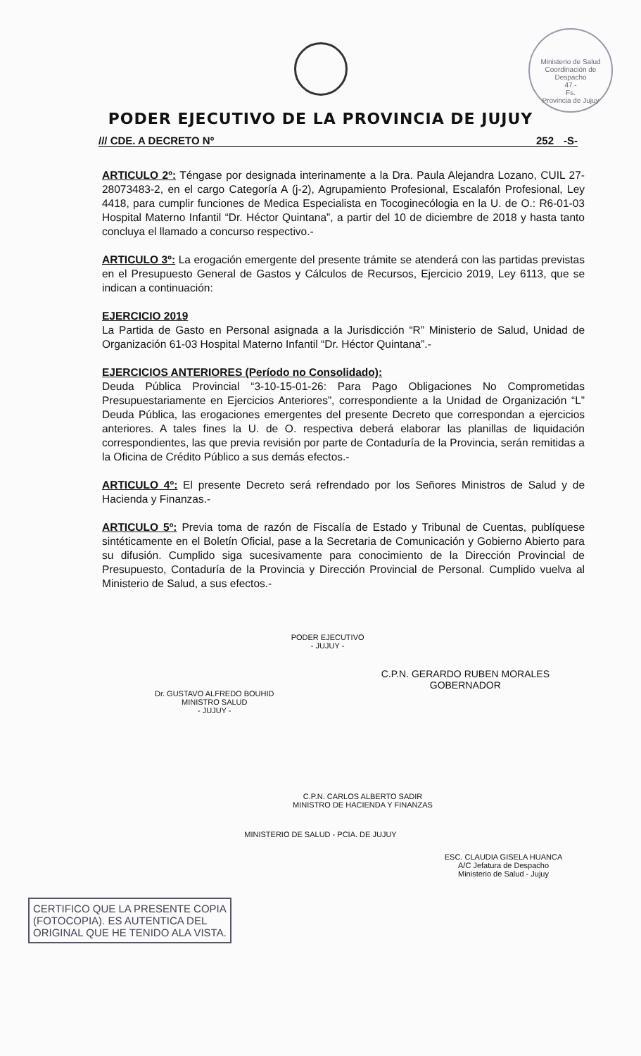PODER EJECUTIVO DE LA PROVINCIA DE JUJUY
/// CDE. A DECRETO Nº 252 -S-
ARTICULO 2º: Téngase por designada interinamente a la Dra. Paula Alejandra Lozano, CUIL 27-28073483-2, en el cargo Categoría A (j-2), Agrupamiento Profesional, Escalafón Profesional, Ley 4418, para cumplir funciones de Medica Especialista en Tocoginecólogia en la U. de O.: R6-01-03 Hospital Materno Infantil “Dr. Héctor Quintana”, a partir del 10 de diciembre de 2018 y hasta tanto concluya el llamado a concurso respectivo.-
ARTICULO 3º: La erogación emergente del presente trámite se atenderá con las partidas previstas en el Presupuesto General de Gastos y Cálculos de Recursos, Ejercicio 2019, Ley 6113, que se indican a continuación:
EJERCICIO 2019
La Partida de Gasto en Personal asignada a la Jurisdicción “R” Ministerio de Salud, Unidad de Organización 61-03 Hospital Materno Infantil “Dr. Héctor Quintana”.-
EJERCICIOS ANTERIORES (Período no Consolidado):
Deuda Pública Provincial “3-10-15-01-26: Para Pago Obligaciones No Comprometidas Presupuestariamente en Ejercicios Anteriores”, correspondiente a la Unidad de Organización “L” Deuda Pública, las erogaciones emergentes del presente Decreto que correspondan a ejercicios anteriores. A tales fines la U. de O. respectiva deberá elaborar las planillas de liquidación correspondientes, las que previa revisión por parte de Contaduría de la Provincia, serán remitidas a la Oficina de Crédito Público a sus demás efectos.-
ARTICULO 4º: El presente Decreto será refrendado por los Señores Ministros de Salud y de Hacienda y Finanzas.-
ARTICULO 5º: Previa toma de razón de Fiscalía de Estado y Tribunal de Cuentas, publíquese sintéticamente en el Boletín Oficial, pase a la Secretaria de Comunicación y Gobierno Abierto para su difusión. Cumplido siga sucesivamente para conocimiento de la Dirección Provincial de Presupuesto, Contaduría de la Provincia y Dirección Provincial de Personal. Cumplido vuelva al Ministerio de Salud, a sus efectos.-
Dr. GUSTAVO ALFREDO BOUHID
MINISTRO SALUD
- JUJUY -
PODER EJECUTIVO
- JUJUY -
C.P.N. GERARDO RUBEN MORALES
GOBERNADOR
C.P.N. CARLOS ALBERTO SADIR
MINISTRO DE HACIENDA Y FINANZAS
MINISTERIO DE SALUD - PCIA. DE JUJUY
ESC. CLAUDIA GISELA HUANCA
A/C Jefatura de Despacho
Ministerio de Salud - Jujuy
CERTIFICO QUE LA PRESENTE COPIA (FOTOCOPIA). ES AUTENTICA DEL ORIGINAL QUE HE TENIDO ALA VISTA.
Ministerio de Salud
Coordinación de Despacho
47.-
Fs.
Provincia de Jujuy